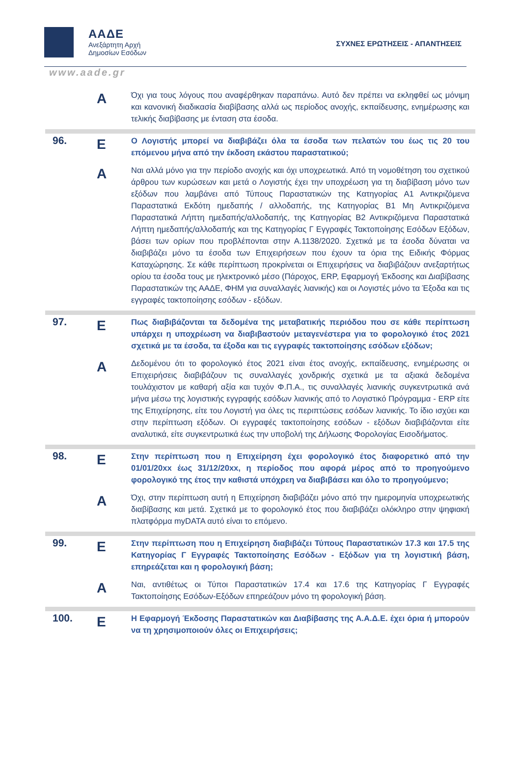ΑΑΔΕ
Ανεξάρτητη Αρχή
Δημοσίων Εσόδων
ΣΥΧΝΕΣ ΕΡΩΤΗΣΕΙΣ - ΑΠΑΝΤΗΣΕΙΣ
www.aade.gr
| | Α | Όχι για τους λόγους που αναφέρθηκαν παραπάνω. Αυτό δεν πρέπει να εκληφθεί ως μόνιμη και κανονική διαδικασία διαβίβασης αλλά ως περίοδος ανοχής, εκπαίδευσης, ενημέρωσης και τελικής διαβίβασης με ένταση στα έσοδα. |
| 96. | Ε | Ο Λογιστής μπορεί να διαβιβάζει όλα τα έσοδα των πελατών του έως τις 20 του επόμενου μήνα από την έκδοση εκάστου παραστατικού; |
| | Α | Ναι αλλά μόνο για την περίοδο ανοχής και όχι υποχρεωτικά. Από τη νομοθέτηση του σχετικού άρθρου των κυρώσεων και μετά ο Λογιστής έχει την υποχρέωση για τη διαβίβαση μόνο των εξόδων που λαμβάνει από Τύπους Παραστατικών της Κατηγορίας Α1 Αντικριζόμενα Παραστατικά Εκδότη ημεδαπής / αλλοδαπής, της Κατηγορίας Β1 Μη Αντικριζόμενα Παραστατικά Λήπτη ημεδαπής/αλλοδαπής, της Κατηγορίας Β2 Αντικριζόμενα Παραστατικά Λήπτη ημεδαπής/αλλοδαπής και της Κατηγορίας Γ Εγγραφές Τακτοποίησης Εσόδων Εξόδων, βάσει των ορίων που προβλέπονται στην Α.1138/2020. Σχετικά με τα έσοδα δύναται να διαβιβάζει μόνο τα έσοδα των Επιχειρήσεων που έχουν τα όρια της Ειδικής Φόρμας Καταχώρησης. Σε κάθε περίπτωση προκρίνεται οι Επιχειρήσεις να διαβιβάζουν ανεξαρτήτως ορίου τα έσοδα τους με ηλεκτρονικό μέσο (Πάροχος, ERP, Εφαρμογή Έκδοσης και Διαβίβασης Παραστατικών της ΑΑΔΕ, ΦΗΜ για συναλλαγές λιανικής) και οι Λογιστές μόνο τα Έξοδα και τις εγγραφές τακτοποίησης εσόδων - εξόδων. |
| 97. | Ε | Πως διαβιβάζονται τα δεδομένα της μεταβατικής περιόδου που σε κάθε περίπτωση υπάρχει η υποχρέωση να διαβιβαστούν μεταγενέστερα για το φορολογικό έτος 2021 σχετικά με τα έσοδα, τα έξοδα και τις εγγραφές τακτοποίησης εσόδων εξόδων; |
| | Α | Δεδομένου ότι το φορολογικό έτος 2021 είναι έτος ανοχής, εκπαίδευσης, ενημέρωσης οι Επιχειρήσεις διαβιβάζουν τις συναλλαγές χονδρικής σχετικά με τα αξιακά δεδομένα τουλάχιστον με καθαρή αξία και τυχόν Φ.Π.Α., τις συναλλαγές λιανικής συγκεντρωτικά ανά μήνα μέσω της λογιστικής εγγραφής εσόδων λιανικής από το Λογιστικό Πρόγραμμα - ERP είτε της Επιχείρησης, είτε του Λογιστή για όλες τις περιπτώσεις εσόδων λιανικής. Το ίδιο ισχύει και στην περίπτωση εξόδων. Οι εγγραφές τακτοποίησης εσόδων - εξόδων διαβιβάζονται είτε αναλυτικά, είτε συγκεντρωτικά έως την υποβολή της Δήλωσης Φορολογίας Εισοδήματος. |
| 98. | Ε | Στην περίπτωση που η Επιχείρηση έχει φορολογικό έτος διαφορετικό από την 01/01/20xx έως 31/12/20xx, η περίοδος που αφορά μέρος από το προηγούμενο φορολογικό της έτος την καθιστά υπόχρεη να διαβιβάσει και όλο το προηγούμενο; |
| | Α | Όχι, στην περίπτωση αυτή η Επιχείρηση διαβιβάζει μόνο από την ημερομηνία υποχρεωτικής διαβίβασης και μετά. Σχετικά με το φορολογικό έτος που διαβιβάζει ολόκληρο στην ψηφιακή πλατφόρμα myDATA αυτό είναι το επόμενο. |
| 99. | Ε | Στην περίπτωση που η Επιχείρηση διαβιβάζει Τύπους Παραστατικών 17.3 και 17.5 της Κατηγορίας Γ Εγγραφές Τακτοποίησης Εσόδων - Εξόδων για τη λογιστική βάση, επηρεάζεται και η φορολογική βάση; |
| | Α | Ναι, αντιθέτως οι Τύποι Παραστατικών 17.4 και 17.6 της Κατηγορίας Γ Εγγραφές Τακτοποίησης Εσόδων-Εξόδων επηρεάζουν μόνο τη φορολογική βάση. |
| 100. | Ε | Η Εφαρμογή Έκδοσης Παραστατικών και Διαβίβασης της Α.Α.Δ.Ε. έχει όρια ή μπορούν να τη χρησιμοποιούν όλες οι Επιχειρήσεις; |